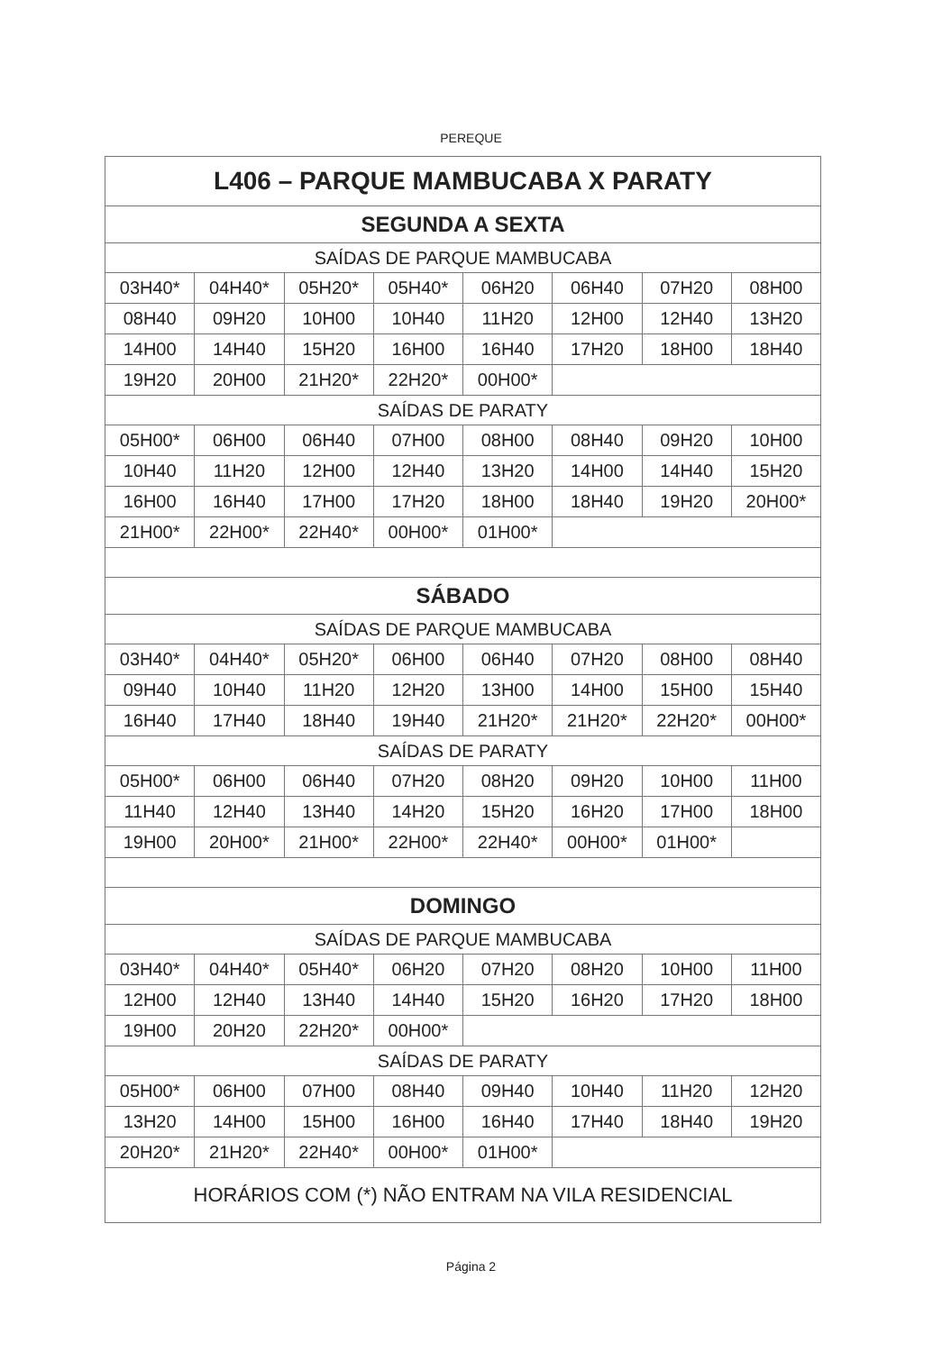PEREQUE
| L406 – PARQUE MAMBUCABA X PARATY | | | | | | | |
| SEGUNDA A SEXTA | | | | | | | |
| SAÍDAS DE PARQUE MAMBUCABA | | | | | | | |
| 03H40* | 04H40* | 05H20* | 05H40* | 06H20 | 06H40 | 07H20 | 08H00 |
| 08H40 | 09H20 | 10H00 | 10H40 | 11H20 | 12H00 | 12H40 | 13H20 |
| 14H00 | 14H40 | 15H20 | 16H00 | 16H40 | 17H20 | 18H00 | 18H40 |
| 19H20 | 20H00 | 21H20* | 22H20* | 00H00* | | | |
| SAÍDAS DE PARATY | | | | | | | |
| 05H00* | 06H00 | 06H40 | 07H00 | 08H00 | 08H40 | 09H20 | 10H00 |
| 10H40 | 11H20 | 12H00 | 12H40 | 13H20 | 14H00 | 14H40 | 15H20 |
| 16H00 | 16H40 | 17H00 | 17H20 | 18H00 | 18H40 | 19H20 | 20H00* |
| 21H00* | 22H00* | 22H40* | 00H00* | 01H00* | | | |
| SÁBADO | | | | | | | |
| SAÍDAS DE PARQUE MAMBUCABA | | | | | | | |
| 03H40* | 04H40* | 05H20* | 06H00 | 06H40 | 07H20 | 08H00 | 08H40 |
| 09H40 | 10H40 | 11H20 | 12H20 | 13H00 | 14H00 | 15H00 | 15H40 |
| 16H40 | 17H40 | 18H40 | 19H40 | 21H20* | 21H20* | 22H20* | 00H00* |
| SAÍDAS DE PARATY | | | | | | | |
| 05H00* | 06H00 | 06H40 | 07H20 | 08H20 | 09H20 | 10H00 | 11H00 |
| 11H40 | 12H40 | 13H40 | 14H20 | 15H20 | 16H20 | 17H00 | 18H00 |
| 19H00 | 20H00* | 21H00* | 22H00* | 22H40* | 00H00* | 01H00* | |
| DOMINGO | | | | | | | |
| SAÍDAS DE PARQUE MAMBUCABA | | | | | | | |
| 03H40* | 04H40* | 05H40* | 06H20 | 07H20 | 08H20 | 10H00 | 11H00 |
| 12H00 | 12H40 | 13H40 | 14H40 | 15H20 | 16H20 | 17H20 | 18H00 |
| 19H00 | 20H20 | 22H20* | 00H00* | | | | |
| SAÍDAS DE PARATY | | | | | | | |
| 05H00* | 06H00 | 07H00 | 08H40 | 09H40 | 10H40 | 11H20 | 12H20 |
| 13H20 | 14H00 | 15H00 | 16H00 | 16H40 | 17H40 | 18H40 | 19H20 |
| 20H20* | 21H20* | 22H40* | 00H00* | 01H00* | | | |
| HORÁRIOS COM (*) NÃO ENTRAM NA VILA RESIDENCIAL | | | | | | | |
Página 2